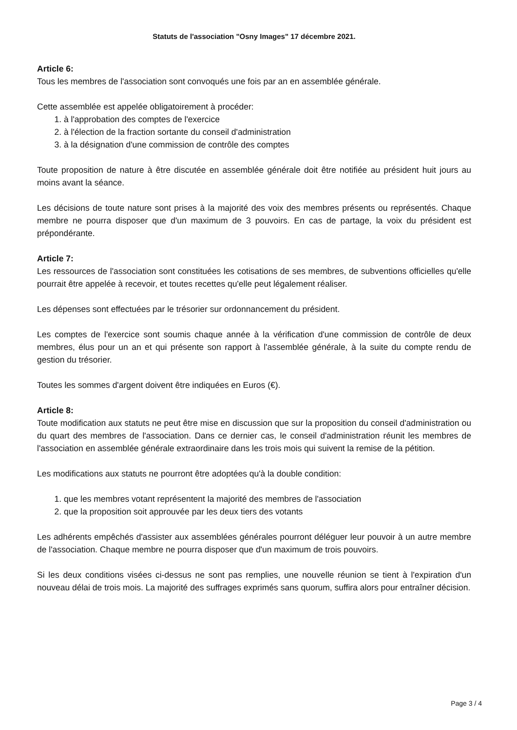Statuts de l'association "Osny Images" 17 décembre 2021.
Article 6:
Tous les membres de l'association sont convoqués une fois par an en assemblée générale.
Cette assemblée est appelée obligatoirement à procéder:
1. à l'approbation des comptes de l'exercice
2. à l'élection de la fraction sortante du conseil d'administration
3. à la désignation d'une commission de contrôle des comptes
Toute proposition de nature à être discutée en assemblée générale doit être notifiée au président huit jours au moins avant la séance.
Les décisions de toute nature sont prises à la majorité des voix des membres présents ou représentés. Chaque membre ne pourra disposer que d'un maximum de 3 pouvoirs. En cas de partage, la voix du président est prépondérante.
Article 7:
Les ressources de l'association sont constituées les cotisations de ses membres, de subventions officielles qu'elle pourrait être appelée à recevoir, et toutes recettes qu'elle peut légalement réaliser.
Les dépenses sont effectuées par le trésorier sur ordonnancement du président.
Les comptes de l'exercice sont soumis chaque année à la vérification d'une commission de contrôle de deux membres, élus pour un an et qui présente son rapport à l'assemblée générale, à la suite du compte rendu de gestion du trésorier.
Toutes les sommes d'argent doivent être indiquées en Euros (€).
Article 8:
Toute modification aux statuts ne peut être mise en discussion que sur la proposition du conseil d'administration ou du quart des membres de l'association. Dans ce dernier cas, le conseil d'administration réunit les membres de l'association en assemblée générale extraordinaire dans les trois mois qui suivent la remise de la pétition.
Les modifications aux statuts ne pourront être adoptées qu'à la double condition:
1. que les membres votant représentent la majorité des membres de l'association
2. que la proposition soit approuvée par les deux tiers des votants
Les adhérents empêchés d'assister aux assemblées générales pourront déléguer leur pouvoir à un autre membre de l'association. Chaque membre ne pourra disposer que d'un maximum de trois pouvoirs.
Si les deux conditions visées ci-dessus ne sont pas remplies, une nouvelle réunion se tient à l'expiration d'un nouveau délai de trois mois. La majorité des suffrages exprimés sans quorum, suffira alors pour entraîner décision.
Page 3 / 4